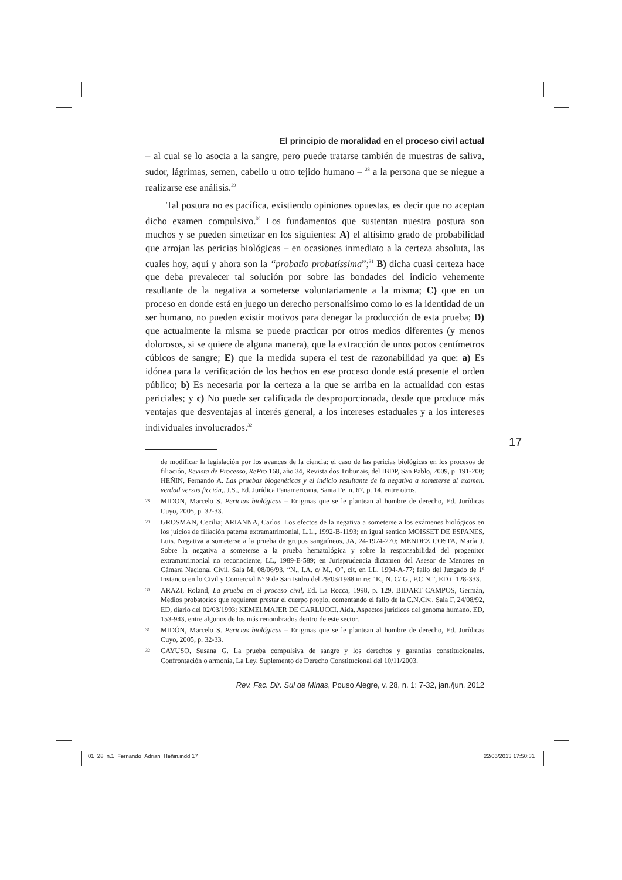El principio de moralidad en el proceso civil actual
– al cual se lo asocia a la sangre, pero puede tratarse también de muestras de saliva, sudor, lágrimas, semen, cabello u otro tejido humano – <sup>28</sup> a la persona que se niegue a realizarse ese análisis.<sup>29</sup>
Tal postura no es pacífica, existiendo opiniones opuestas, es decir que no aceptan dicho examen compulsivo.<sup>30</sup> Los fundamentos que sustentan nuestra postura son muchos y se pueden sintetizar en los siguientes: A) el altísimo grado de probabilidad que arrojan las pericias biológicas – en ocasiones inmediato a la certeza absoluta, las cuales hoy, aquí y ahora son la “probatio probatíssima”;<sup>31</sup> B) dicha cuasi certeza hace que deba prevalecer tal solución por sobre las bondades del indicio vehemente resultante de la negativa a someterse voluntariamente a la misma; C) que en un proceso en donde está en juego un derecho personalísimo como lo es la identidad de un ser humano, no pueden existir motivos para denegar la producción de esta prueba; D) que actualmente la misma se puede practicar por otros medios diferentes (y menos dolorosos, si se quiere de alguna manera), que la extracción de unos pocos centímetros cúbicos de sangre; E) que la medida supera el test de razonabilidad ya que: a) Es idónea para la verificación de los hechos en ese proceso donde está presente el orden público; b) Es necesaria por la certeza a la que se arriba en la actualidad con estas periciales; y c) No puede ser calificada de desproporcionada, desde que produce más ventajas que desventajas al interés general, a los intereses estaduales y a los intereses individuales involucrados.<sup>32</sup>
de modificar la legislación por los avances de la ciencia: el caso de las pericias biológicas en los procesos de filiación, Revista de Processo, RePro 168, año 34, Revista dos Tribunais, del IBDP, San Pablo, 2009, p. 191-200; HEÑIN, Fernando A. Las pruebas biogenéticas y el indicio resultante de la negativa a someterse al examen. verdad versus ficción,. J.S., Ed. Jurídica Panamericana, Santa Fe, n. 67, p. 14, entre otros.
28 MIDON, Marcelo S. Pericias biológicas – Enigmas que se le plantean al hombre de derecho, Ed. Jurídicas Cuyo, 2005, p. 32-33.
29 GROSMAN, Cecilia; ARIANNA, Carlos. Los efectos de la negativa a someterse a los exámenes biológicos en los juicios de filiación paterna extramatrimonial, L.L., 1992-B-1193; en igual sentido MOISSET DE ESPANES, Luis. Negativa a someterse a la prueba de grupos sanguíneos, JA, 24-1974-270; MENDEZ COSTA, María J. Sobre la negativa a someterse a la prueba hematológica y sobre la responsabilidad del progenitor extramatrimonial no reconociente, LL, 1989-E-589; en Jurisprudencia dictamen del Asesor de Menores en Cámara Nacional Civil, Sala M, 08/06/93, “N., I.A. c/ M., O”, cit. en LL, 1994-A-77; fallo del Juzgado de 1ª Instancia en lo Civil y Comercial Nº 9 de San Isidro del 29/03/1988 in re: “E., N. C/ G., F.C.N.”, ED t. 128-333.
30 ARAZI, Roland, La prueba en el proceso civil, Ed. La Rocca, 1998, p. 129, BIDART CAMPOS, Germán, Medios probatorios que requieren prestar el cuerpo propio, comentando el fallo de la C.N.Civ., Sala F, 24/08/92, ED, diario del 02/03/1993; KEMELMAJER DE CARLUCCI, Aída, Aspectos jurídicos del genoma humano, ED, 153-943, entre algunos de los más renombrados dentro de este sector.
31 MIDÓN, Marcelo S. Pericias biológicas – Enigmas que se le plantean al hombre de derecho, Ed. Jurídicas Cuyo, 2005, p. 32-33.
32 CAYUSO, Susana G. La prueba compulsiva de sangre y los derechos y garantías constitucionales. Confrontación o armonía, La Ley, Suplemento de Derecho Constitucional del 10/11/2003.
Rev. Fac. Dir. Sul de Minas, Pouso Alegre, v. 28, n. 1: 7-32, jan./jun. 2012
17
01_28_n.1_Fernando_Adrian_Heñin.indd 17
22/05/2013 17:50:31